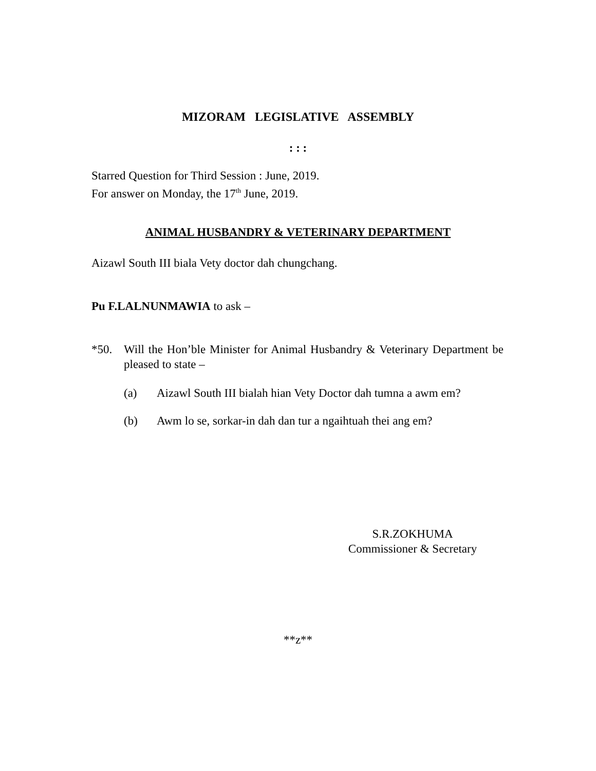MIZORAM LEGISLATIVE ASSEMBLY
: : :
Starred Question for Third Session : June, 2019.
For answer on Monday, the 17<sup>th</sup> June, 2019.
ANIMAL HUSBANDRY & VETERINARY DEPARTMENT
Aizawl South III biala Vety doctor dah chungchang.
Pu F.LALNUNMAWIA to ask –
*50. Will the Hon’ble Minister for Animal Husbandry & Veterinary Department be pleased to state –
(a) Aizawl South III bialah hian Vety Doctor dah tumna a awm em?
(b) Awm lo se, sorkar-in dah dan tur a ngaihtuah thei ang em?
S.R.ZOKHUMA
Commissioner & Secretary
**z**